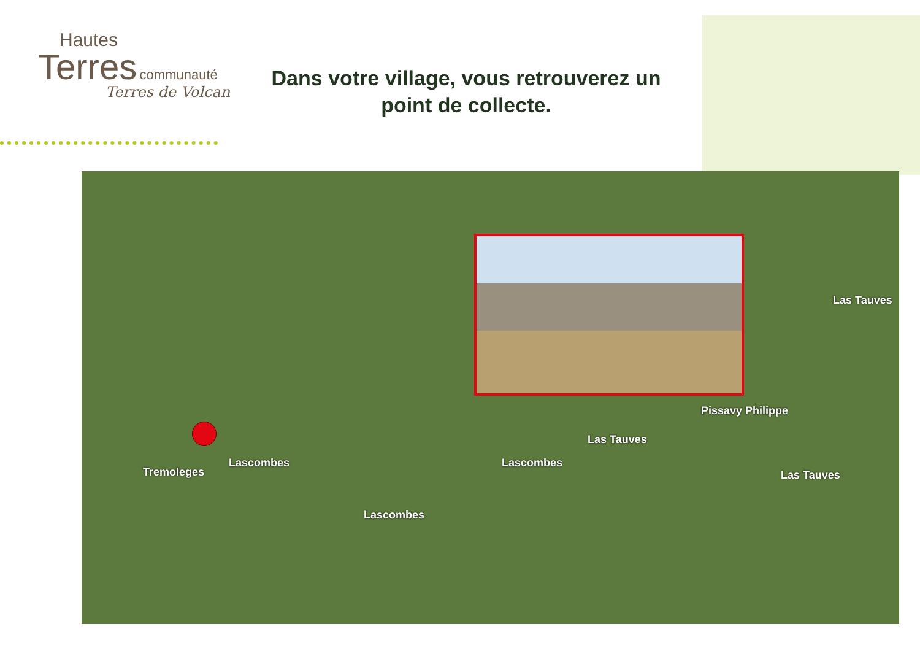Hautes
Terres communauté
Terres de Volcan
Dans votre village, vous retrouverez un point de collecte.
Pissavy Philippe
Las Tauves
Las Tauves
Las Tauves
Tremoleges
Lascombes Lascombes
Lascombes